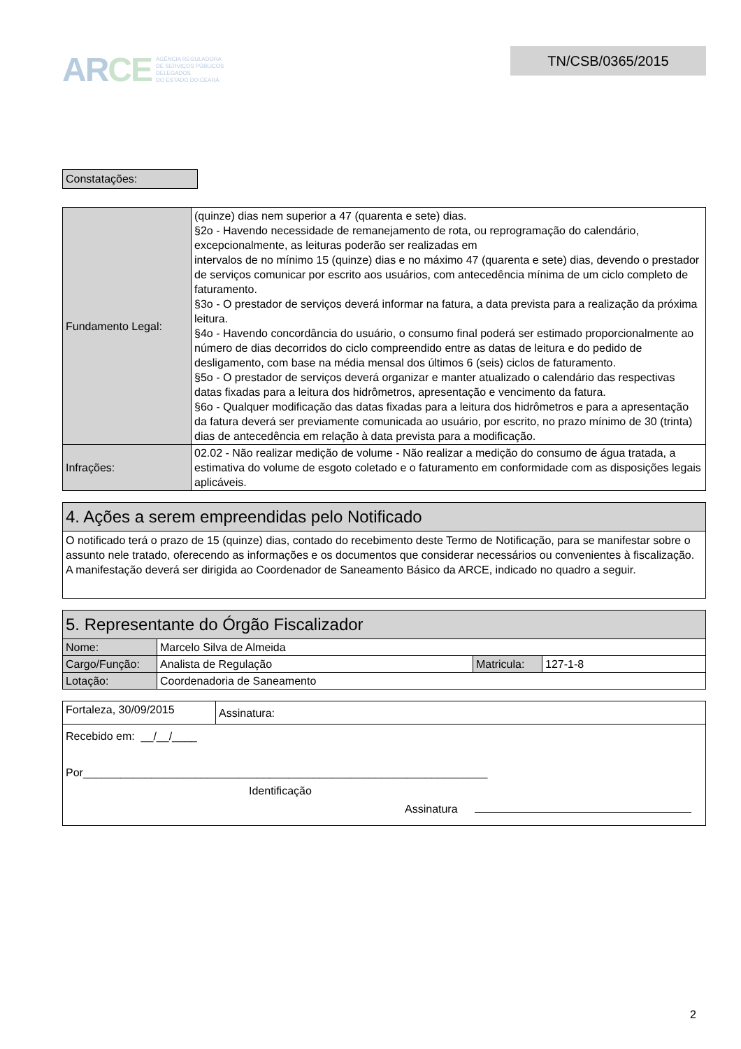ARCE
AGÊNCIA REGULADORA
DE SERVIÇOS PÚBLICOS
DELEGADOS
DO ESTADO DO CEARÁ
TN/CSB/0365/2015
Constatações:
| Fundamento Legal: | (quinze) dias nem superior a 47 (quarenta e sete) dias. §2o - Havendo necessidade de remanejamento de rota, ou reprogramação do calendário, excepcionalmente, as leituras poderão ser realizadas em intervalos de no mínimo 15 (quinze) dias e no máximo 47 (quarenta e sete) dias, devendo o prestador de serviços comunicar por escrito aos usuários, com antecedência mínima de um ciclo completo de faturamento. §3o - O prestador de serviços deverá informar na fatura, a data prevista para a realização da próxima leitura. §4o - Havendo concordância do usuário, o consumo final poderá ser estimado proporcionalmente ao número de dias decorridos do ciclo compreendido entre as datas de leitura e do pedido de desligamento, com base na média mensal dos últimos 6 (seis) ciclos de faturamento. §5o - O prestador de serviços deverá organizar e manter atualizado o calendário das respectivas datas fixadas para a leitura dos hidrômetros, apresentação e vencimento da fatura. §6o - Qualquer modificação das datas fixadas para a leitura dos hidrômetros e para a apresentação da fatura deverá ser previamente comunicada ao usuário, por escrito, no prazo mínimo de 30 (trinta) dias de antecedência em relação à data prevista para a modificação. |
| Infrações: | 02.02 - Não realizar medição de volume - Não realizar a medição do consumo de água tratada, a estimativa do volume de esgoto coletado e o faturamento em conformidade com as disposições legais aplicáveis. |
4. Ações a serem empreendidas pelo Notificado
O notificado terá o prazo de 15 (quinze) dias, contado do recebimento deste Termo de Notificação, para se manifestar sobre o assunto nele tratado, oferecendo as informações e os documentos que considerar necessários ou convenientes à fiscalização. A manifestação deverá ser dirigida ao Coordenador de Saneamento Básico da ARCE, indicado no quadro a seguir.
5. Representante do Órgão Fiscalizador
| Nome: | Marcelo Silva de Almeida | | |
| Cargo/Função: | Analista de Regulação | Matricula: | 127-1-8 |
| Lotação: | Coordenadoria de Saneamento | | |
| Fortaleza, 30/09/2015 | Assinatura: |
| Recebido em: __/__/____ Por_________________________________________________________________ Identificação Assinatura | |
2